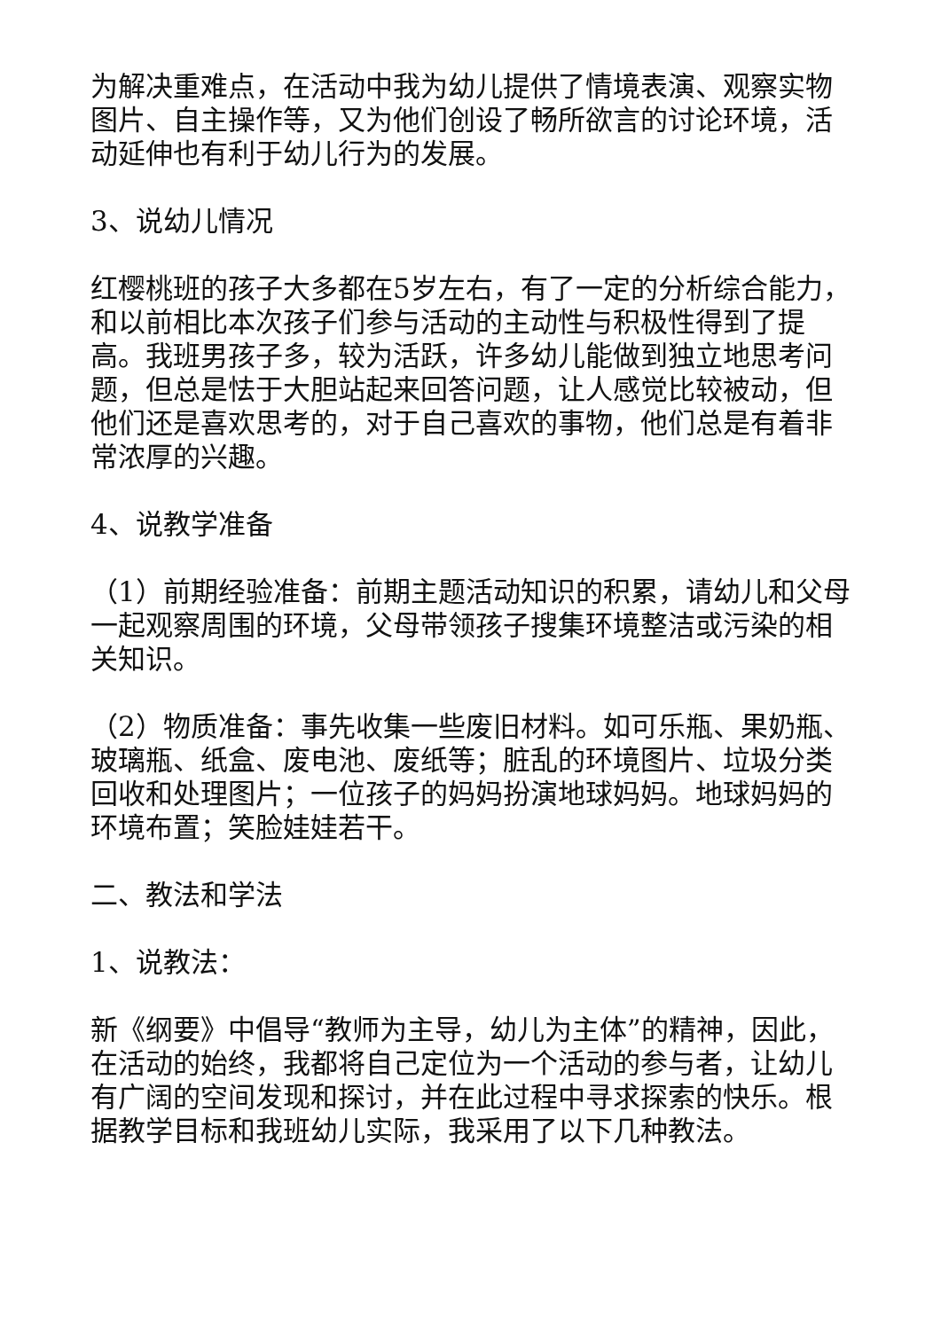为解决重难点，在活动中我为幼儿提供了情境表演、观察实物图片、自主操作等，又为他们创设了畅所欲言的讨论环境，活动延伸也有利于幼儿行为的发展。
3、说幼儿情况
红樱桃班的孩子大多都在5岁左右，有了一定的分析综合能力，和以前相比本次孩子们参与活动的主动性与积极性得到了提高。我班男孩子多，较为活跃，许多幼儿能做到独立地思考问题，但总是怯于大胆站起来回答问题，让人感觉比较被动，但他们还是喜欢思考的，对于自己喜欢的事物，他们总是有着非常浓厚的兴趣。
4、说教学准备
（1）前期经验准备：前期主题活动知识的积累，请幼儿和父母一起观察周围的环境，父母带领孩子搜集环境整洁或污染的相关知识。
（2）物质准备：事先收集一些废旧材料。如可乐瓶、果奶瓶、玻璃瓶、纸盒、废电池、废纸等；脏乱的环境图片、垃圾分类回收和处理图片；一位孩子的妈妈扮演地球妈妈。地球妈妈的环境布置；笑脸娃娃若干。
二、教法和学法
1、说教法：
新《纲要》中倡导“教师为主导，幼儿为主体”的精神，因此，在活动的始终，我都将自己定位为一个活动的参与者，让幼儿有广阔的空间发现和探讨，并在此过程中寻求探索的快乐。根据教学目标和我班幼儿实际，我采用了以下几种教法。